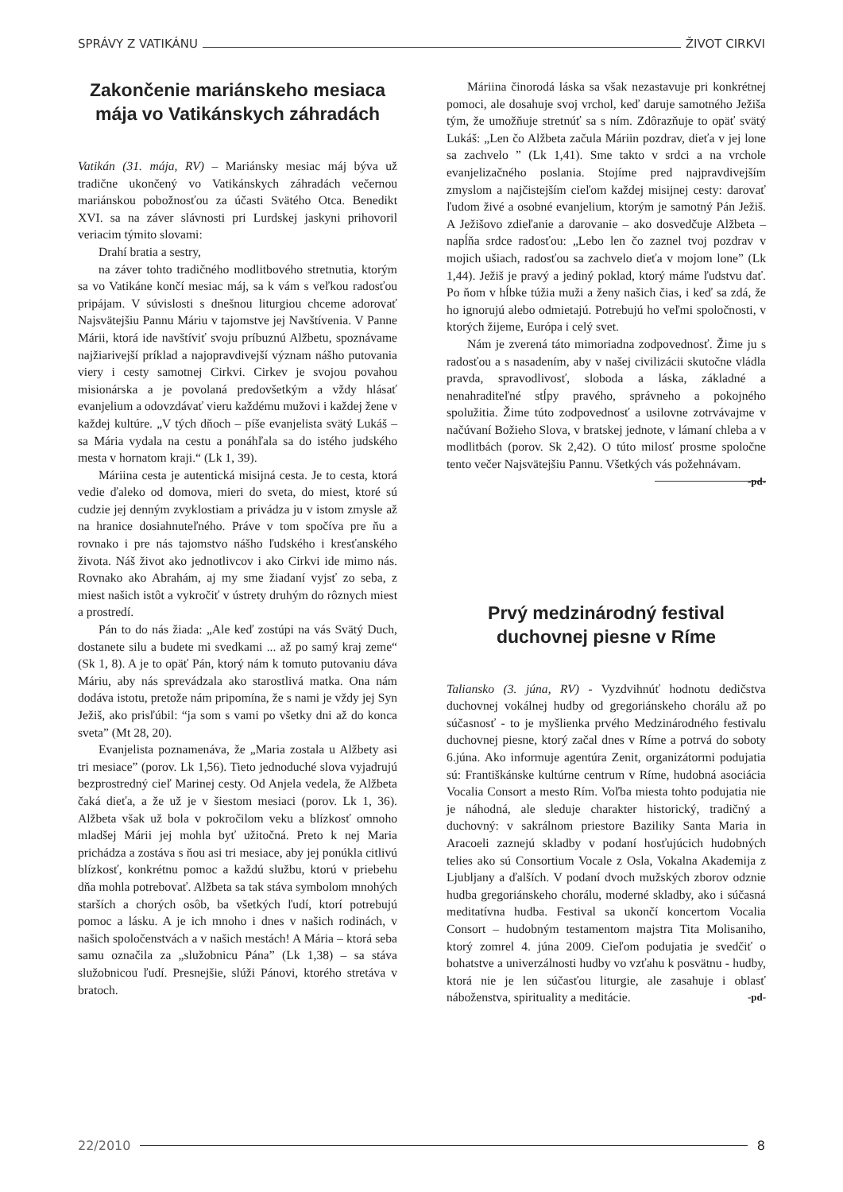SPRÁVY Z VATIKÁNU ŽIVOT CIRKVI
Zakončenie mariánskeho mesiaca mája vo Vatikánskych záhradách
Vatikán (31. mája, RV) – Mariánsky mesiac máj býva už tradične ukončený vo Vatikánskych záhradách večernou mariánskou pobožnosťou za účasti Svätého Otca. Benedikt XVI. sa na záver slávnosti pri Lurdskej jaskyni prihovoril veriacim týmito slovami:
Drahí bratia a sestry,
na záver tohto tradičného modlitbového stretnutia, ktorým sa vo Vatikáne končí mesiac máj, sa k vám s veľkou radosťou pripájam. V súvislosti s dnešnou liturgiou chceme adorovať Najsvätejšiu Pannu Máriu v tajomstve jej Navštívenia. V Panne Márii, ktorá ide navštíviť svoju príbuznú Alžbetu, spoznávame najžiarivejší príklad a najopravdivejší význam nášho putovania viery i cesty samotnej Cirkvi. Cirkev je svojou povahou misionárska a je povolaná predovšetkým a vždy hlásať evanjelium a odovzdávať vieru každému mužovi i každej žene v každej kultúre. „V tých dňoch – píše evanjelista svätý Lukáš – sa Mária vydala na cestu a ponáhľala sa do istého judského mesta v hornatom kraji.“ (Lk 1, 39).
Máriina cesta je autentická misijná cesta. Je to cesta, ktorá vedie ďaleko od domova, mieri do sveta, do miest, ktoré sú cudzie jej denným zvyklostiam a privádza ju v istom zmysle až na hranice dosiahnuteľného. Práve v tom spočíva pre ňu a rovnako i pre nás tajomstvo nášho ľudského i kresťanského života. Náš život ako jednotlivcov i ako Cirkvi ide mimo nás. Rovnako ako Abrahám, aj my sme žiadaní vyjsť zo seba, z miest našich istôt a vykročiť v ústrety druhým do rôznych miest a prostredí.
Pán to do nás žiada: „Ale keď zostúpi na vás Svätý Duch, dostanete silu a budete mi svedkami ... až po samý kraj zeme“ (Sk 1, 8). A je to opäť Pán, ktorý nám k tomuto putovaniu dáva Máriu, aby nás sprevádzala ako starostlivá matka. Ona nám dodáva istotu, pretože nám pripomína, že s nami je vždy jej Syn Ježiš, ako prisľúbil: “ja som s vami po všetky dni až do konca sveta” (Mt 28, 20).
Evanjelista poznamenáva, že „Maria zostala u Alžbety asi tri mesiace” (porov. Lk 1,56). Tieto jednoduché slova vyjadrujú bezprostredný cieľ Marinej cesty. Od Anjela vedela, že Alžbeta čaká dieťa, a že už je v šiestom mesiaci (porov. Lk 1, 36). Alžbeta však už bola v pokročilom veku a blízkosť omnoho mladšej Márii jej mohla byť užitočná. Preto k nej Maria prichádza a zostáva s ňou asi tri mesiace, aby jej ponúkla citlivú blízkosť, konkrétnu pomoc a každú službu, ktorú v priebehu dňa mohla potrebovať. Alžbeta sa tak stáva symbolom mnohých starších a chorých osôb, ba všetkých ľudí, ktorí potrebujú pomoc a lásku. A je ich mnoho i dnes v našich rodinách, v našich spoločenstvách a v našich mestách! A Mária – ktorá seba samu označila za „služobnicu Pána” (Lk 1,38) – sa stáva služobnicou ľudí. Presnejšie, slúži Pánovi, ktorého stretáva v bratoch.
Máriina činorodá láska sa však nezastavuje pri konkrétnej pomoci, ale dosahuje svoj vrchol, keď daruje samotného Ježiša tým, že umožňuje stretnúť sa s ním. Zdôrazňuje to opäť svätý Lukáš: „Len čo Alžbeta začula Máriin pozdrav, dieťa v jej lone sa zachvelo ” (Lk 1,41). Sme takto v srdci a na vrchole evanjelizačného poslania. Stojíme pred najpravdivejším zmyslom a najčistejším cieľom každej misijnej cesty: darovať ľudom živé a osobné evanjelium, ktorým je samotný Pán Ježiš. A Ježišovo zdieľanie a darovanie – ako dosvedčuje Alžbeta – napĺňa srdce radosťou: „Lebo len čo zaznel tvoj pozdrav v mojich ušiach, radosťou sa zachvelo dieťa v mojom lone” (Lk 1,44). Ježiš je pravý a jediný poklad, ktorý máme ľudstvu dať. Po ňom v hĺbke túžia muži a ženy našich čias, i keď sa zdá, že ho ignorujú alebo odmietajú. Potrebujú ho veľmi spoločnosti, v ktorých žijeme, Európa i celý svet.
Nám je zverená táto mimoriadna zodpovednosť. Žime ju s radosťou a s nasadením, aby v našej civilizácii skutočne vládla pravda, spravodlivosť, sloboda a láska, základné a nenahraditeľné stĺpy pravého, správneho a pokojného spolužitia. Žime túto zodpovednosť a usilovne zotrvávajme v načúvaní Božieho Slova, v bratskej jednote, v lámaní chleba a v modlitbách (porov. Sk 2,42). O túto milosť prosme spoločne tento večer Najsvätejšiu Pannu. Všetkých vás požehnávam. -pd-
Prvý medzinárodný festival duchovnej piesne v Ríme
Taliansko (3. júna, RV) - Vyzdvihnúť hodnotu dedičstva duchovnej vokálnej hudby od gregoriánskeho chorálu až po súčasnosť - to je myšlienka prvého Medzinárodného festivalu duchovnej piesne, ktorý začal dnes v Ríme a potrvá do soboty 6.júna. Ako informuje agentúra Zenit, organizátormi podujatia sú: Františkánske kultúrne centrum v Ríme, hudobná asociácia Vocalia Consort a mesto Rím. Voľba miesta tohto podujatia nie je náhodná, ale sleduje charakter historický, tradičný a duchovný: v sakrálnom priestore Baziliky Santa Maria in Aracoeli zaznejú skladby v podaní hosťujúcich hudobných telies ako sú Consortium Vocale z Osla, Vokalna Akademija z Ljubljany a ďalších. V podaní dvoch mužských zborov odznie hudba gregoriánskeho chorálu, moderné skladby, ako i súčasná meditatívna hudba. Festival sa ukončí koncertom Vocalia Consort – hudobným testamentom majstra Tita Molisaniho, ktorý zomrel 4. júna 2009. Cieľom podujatia je svedčiť o bohatstve a univerzálnosti hudby vo vzťahu k posvätnu - hudby, ktorá nie je len súčasťou liturgie, ale zasahuje i oblasť náboženstva, spirituality a meditácie. -pd-
22/2010 8